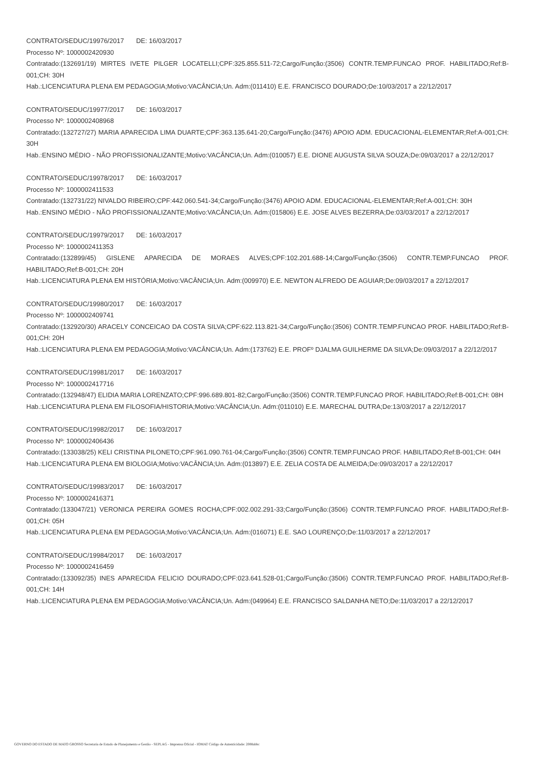CONTRATO/SEDUC/19976/2017 DE: 16/03/2017
Processo Nº: 1000002420930
Contratado:(132691/19) MIRTES IVETE PILGER LOCATELLI;CPF:325.855.511-72;Cargo/Função:(3506) CONTR.TEMP.FUNCAO PROF. HABILITADO;Ref:B-001;CH: 30H
Hab.:LICENCIATURA PLENA EM PEDAGOGIA;Motivo:VACÂNCIA;Un. Adm:(011410) E.E. FRANCISCO DOURADO;De:10/03/2017 a 22/12/2017
CONTRATO/SEDUC/19977/2017 DE: 16/03/2017
Processo Nº: 1000002408968
Contratado:(132727/27) MARIA APARECIDA LIMA DUARTE;CPF:363.135.641-20;Cargo/Função:(3476) APOIO ADM. EDUCACIONAL-ELEMENTAR;Ref:A-001;CH: 30H
Hab.:ENSINO MÉDIO - NÃO PROFISSIONALIZANTE;Motivo:VACÂNCIA;Un. Adm:(010057) E.E. DIONE AUGUSTA SILVA SOUZA;De:09/03/2017 a 22/12/2017
CONTRATO/SEDUC/19978/2017 DE: 16/03/2017
Processo Nº: 1000002411533
Contratado:(132731/22) NIVALDO RIBEIRO;CPF:442.060.541-34;Cargo/Função:(3476) APOIO ADM. EDUCACIONAL-ELEMENTAR;Ref:A-001;CH: 30H
Hab.:ENSINO MÉDIO - NÃO PROFISSIONALIZANTE;Motivo:VACÂNCIA;Un. Adm:(015806) E.E. JOSE ALVES BEZERRA;De:03/03/2017 a 22/12/2017
CONTRATO/SEDUC/19979/2017 DE: 16/03/2017
Processo Nº: 1000002411353
Contratado:(132899/45) GISLENE APARECIDA DE MORAES ALVES;CPF:102.201.688-14;Cargo/Função:(3506) CONTR.TEMP.FUNCAO PROF. HABILITADO;Ref:B-001;CH: 20H
Hab.:LICENCIATURA PLENA EM HISTÓRIA;Motivo:VACÂNCIA;Un. Adm:(009970) E.E. NEWTON ALFREDO DE AGUIAR;De:09/03/2017 a 22/12/2017
CONTRATO/SEDUC/19980/2017 DE: 16/03/2017
Processo Nº: 1000002409741
Contratado:(132920/30) ARACELY CONCEICAO DA COSTA SILVA;CPF:622.113.821-34;Cargo/Função:(3506) CONTR.TEMP.FUNCAO PROF. HABILITADO;Ref:B-001;CH: 20H
Hab.:LICENCIATURA PLENA EM PEDAGOGIA;Motivo:VACÂNCIA;Un. Adm:(173762) E.E. PROFº DJALMA GUILHERME DA SILVA;De:09/03/2017 a 22/12/2017
CONTRATO/SEDUC/19981/2017 DE: 16/03/2017
Processo Nº: 1000002417716
Contratado:(132948/47) ELIDIA MARIA LORENZATO;CPF:996.689.801-82;Cargo/Função:(3506) CONTR.TEMP.FUNCAO PROF. HABILITADO;Ref:B-001;CH: 08H
Hab.:LICENCIATURA PLENA EM FILOSOFIA/HISTORIA;Motivo:VACÂNCIA;Un. Adm:(011010) E.E. MARECHAL DUTRA;De:13/03/2017 a 22/12/2017
CONTRATO/SEDUC/19982/2017 DE: 16/03/2017
Processo Nº: 1000002406436
Contratado:(133038/25) KELI CRISTINA PILONETO;CPF:961.090.761-04;Cargo/Função:(3506) CONTR.TEMP.FUNCAO PROF. HABILITADO;Ref:B-001;CH: 04H
Hab.:LICENCIATURA PLENA EM BIOLOGIA;Motivo:VACÂNCIA;Un. Adm:(013897) E.E. ZELIA COSTA DE ALMEIDA;De:09/03/2017 a 22/12/2017
CONTRATO/SEDUC/19983/2017 DE: 16/03/2017
Processo Nº: 1000002416371
Contratado:(133047/21) VERONICA PEREIRA GOMES ROCHA;CPF:002.002.291-33;Cargo/Função:(3506) CONTR.TEMP.FUNCAO PROF. HABILITADO;Ref:B-001;CH: 05H
Hab.:LICENCIATURA PLENA EM PEDAGOGIA;Motivo:VACÂNCIA;Un. Adm:(016071) E.E. SAO LOURENÇO;De:11/03/2017 a 22/12/2017
CONTRATO/SEDUC/19984/2017 DE: 16/03/2017
Processo Nº: 1000002416459
Contratado:(133092/35) INES APARECIDA FELICIO DOURADO;CPF:023.641.528-01;Cargo/Função:(3506) CONTR.TEMP.FUNCAO PROF. HABILITADO;Ref:B-001;CH: 14H
Hab.:LICENCIATURA PLENA EM PEDAGOGIA;Motivo:VACÂNCIA;Un. Adm:(049964) E.E. FRANCISCO SALDANHA NETO;De:11/03/2017 a 22/12/2017
GOVERNO DO ESTADO DE MATO GROSSO Secretaria de Estado de Planejamento e Gestão - SEPLAG - Imprensa Oficial - IOMAT Código de Autenticidade: 2088abbc